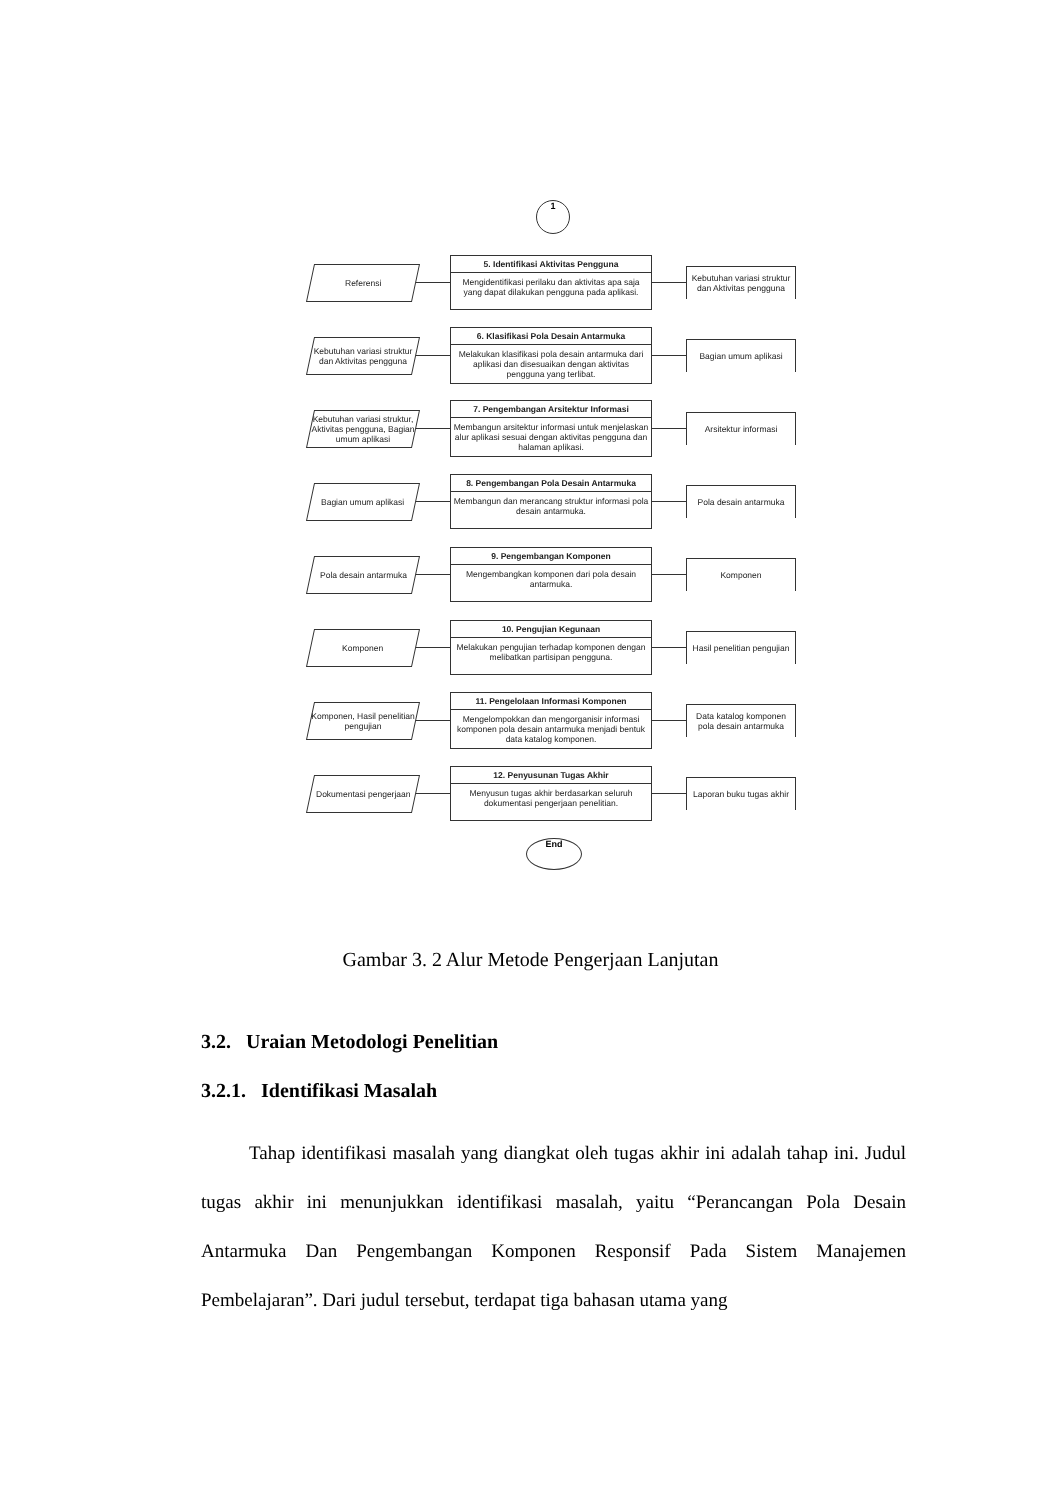1
Referensi
5. Identifikasi Aktivitas Pengguna
Mengidentifikasi perilaku dan aktivitas apa saja yang dapat dilakukan pengguna pada aplikasi.
Kebutuhan variasi struktur dan Aktivitas pengguna
Kebutuhan variasi struktur dan Aktivitas pengguna
6. Klasifikasi Pola Desain Antarmuka
Melakukan klasifikasi pola desain antarmuka dari aplikasi dan disesuaikan dengan aktivitas pengguna yang terlibat.
Bagian umum aplikasi
Kebutuhan variasi struktur, Aktivitas pengguna, Bagian umum aplikasi
7. Pengembangan Arsitektur Informasi
Membangun arsitektur informasi untuk menjelaskan alur aplikasi sesuai dengan aktivitas pengguna dan halaman aplikasi.
Arsitektur informasi
Bagian umum aplikasi
8. Pengembangan Pola Desain Antarmuka
Membangun dan merancang struktur informasi pola desain antarmuka.
Pola desain antarmuka
Pola desain antarmuka
9. Pengembangan Komponen
Mengembangkan komponen dari pola desain antarmuka.
Komponen
Komponen
10. Pengujian Kegunaan
Melakukan pengujian terhadap komponen dengan melibatkan partisipan pengguna.
Hasil penelitian pengujian
Komponen, Hasil penelitian pengujian
11. Pengelolaan Informasi Komponen
Mengelompokkan dan mengorganisir informasi komponen pola desain antarmuka menjadi bentuk data katalog komponen.
Data katalog komponen pola desain antarmuka
Dokumentasi pengerjaan
12. Penyusunan Tugas Akhir
Menyusun tugas akhir berdasarkan seluruh dokumentasi pengerjaan penelitian.
Laporan buku tugas akhir
End
Gambar 3. 2 Alur Metode Pengerjaan Lanjutan
3.2. Uraian Metodologi Penelitian
3.2.1. Identifikasi Masalah
Tahap identifikasi masalah yang diangkat oleh tugas akhir ini adalah tahap ini. Judul tugas akhir ini menunjukkan identifikasi masalah, yaitu “Perancangan Pola Desain Antarmuka Dan Pengembangan Komponen Responsif Pada Sistem Manajemen Pembelajaran”. Dari judul tersebut, terdapat tiga bahasan utama yang